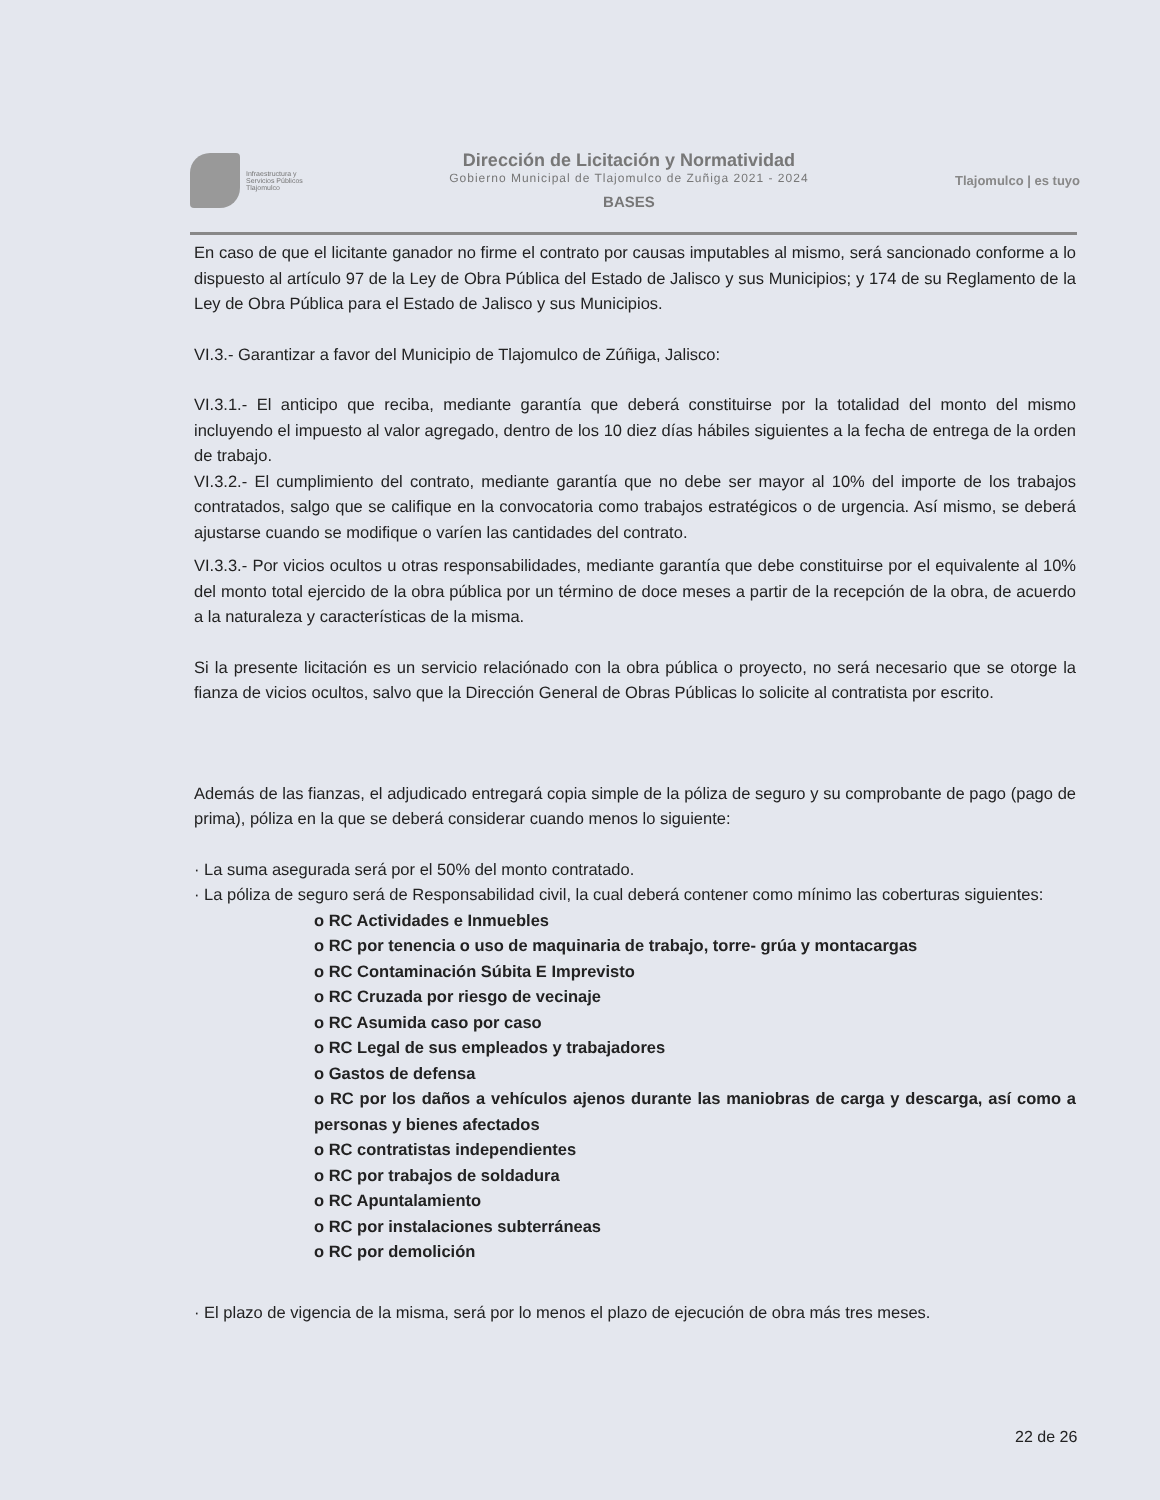Infraestructura y
Servicios Públicos
Tlajomulco
Dirección de Licitación y Normatividad
Gobierno Municipal de Tlajomulco de Zuñiga 2021 - 2024
BASES
Tlajomulco | es tuyo
En caso de que el licitante ganador no firme el contrato por causas imputables al mismo, será sancionado conforme a lo dispuesto al artículo 97 de la Ley de Obra Pública del Estado de Jalisco y sus Municipios; y 174 de su Reglamento de la Ley de Obra Pública para el Estado de Jalisco y sus Municipios.
VI.3.- Garantizar a favor del Municipio de Tlajomulco de Zúñiga, Jalisco:
VI.3.1.- El anticipo que reciba, mediante garantía que deberá constituirse por la totalidad del monto del mismo incluyendo el impuesto al valor agregado, dentro de los 10 diez días hábiles siguientes a la fecha de entrega de la orden de trabajo.
VI.3.2.- El cumplimiento del contrato, mediante garantía que no debe ser mayor al 10% del importe de los trabajos contratados, salgo que se califique en la convocatoria como trabajos estratégicos o de urgencia. Así mismo, se deberá ajustarse cuando se modifique o varíen las cantidades del contrato.
VI.3.3.- Por vicios ocultos u otras responsabilidades, mediante garantía que debe constituirse por el equivalente al 10% del monto total ejercido de la obra pública por un término de doce meses a partir de la recepción de la obra, de acuerdo a la naturaleza y características de la misma.
Si la presente licitación es un servicio relaciónado con la obra pública o proyecto, no será necesario que se otorge la fianza de vicios ocultos, salvo que la Dirección General de Obras Públicas lo solicite al contratista por escrito.
Además de las fianzas, el adjudicado entregará copia simple de la póliza de seguro y su comprobante de pago (pago de prima), póliza en la que se deberá considerar cuando menos lo siguiente:
· La suma asegurada será por el 50% del monto contratado.
· La póliza de seguro será de Responsabilidad civil, la cual deberá contener como mínimo las coberturas siguientes:
o RC Actividades e Inmuebles
o RC por tenencia o uso de maquinaria de trabajo, torre- grúa y montacargas
o RC Contaminación Súbita E Imprevisto
o RC Cruzada por riesgo de vecinaje
o RC Asumida caso por caso
o RC Legal de sus empleados y trabajadores
o Gastos de defensa
o RC por los daños a vehículos ajenos durante las maniobras de carga y descarga, así como a personas y bienes afectados
o RC contratistas independientes
o RC por trabajos de soldadura
o RC Apuntalamiento
o RC por instalaciones subterráneas
o RC por demolición
· El plazo de vigencia de la misma, será por lo menos el plazo de ejecución de obra más tres meses.
22 de 26